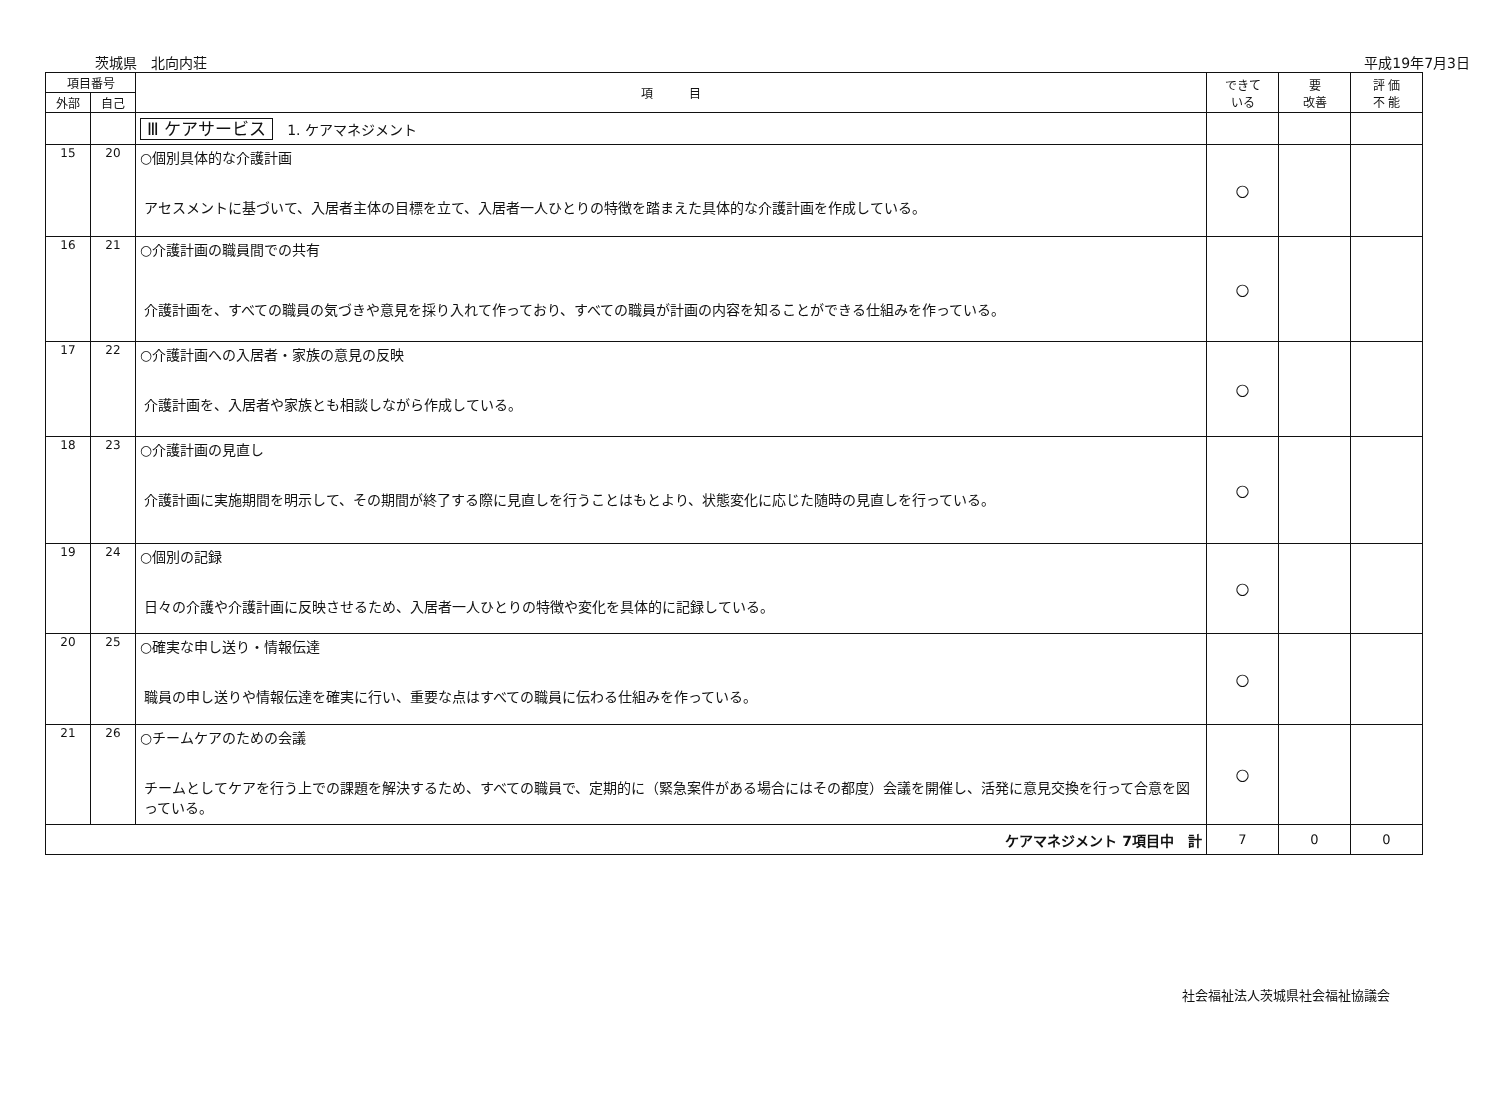茨城県　北向内荘 平成19年7月3日
| 項目番号 | | 項 目 | できて いる | 要 改善 | 評 価 不 能 |
| --- | --- | --- | --- | --- | --- |
| 外部 | 自己 | | | | |
| | | Ⅲ ケアサービス 1. ケアマネジメント | | | |
| 15 | 20 | ○個別具体的な介護計画 アセスメントに基づいて、入居者主体の目標を立て、入居者一人ひとりの特徴を踏まえた具体的な介護計画を作成している。 | ○ | | |
| 16 | 21 | ○介護計画の職員間での共有 介護計画を、すべての職員の気づきや意見を採り入れて作っており、すべての職員が計画の内容を知ることができる仕組みを作っている。 | ○ | | |
| 17 | 22 | ○介護計画への入居者・家族の意見の反映 介護計画を、入居者や家族とも相談しながら作成している。 | ○ | | |
| 18 | 23 | ○介護計画の見直し 介護計画に実施期間を明示して、その期間が終了する際に見直しを行うことはもとより、状態変化に応じた随時の見直しを行っている。 | ○ | | |
| 19 | 24 | ○個別の記録 日々の介護や介護計画に反映させるため、入居者一人ひとりの特徴や変化を具体的に記録している。 | ○ | | |
| 20 | 25 | ○確実な申し送り・情報伝達 職員の申し送りや情報伝達を確実に行い、重要な点はすべての職員に伝わる仕組みを作っている。 | ○ | | |
| 21 | 26 | ○チームケアのための会議 チームとしてケアを行う上での課題を解決するため、すべての職員で、定期的に（緊急案件がある場合にはその都度）会議を開催し、活発に意見交換を行って合意を図っている。 | ○ | | |
| ケアマネジメント 7項目中 計 | | | 7 | 0 | 0 |
社会福祉法人茨城県社会福祉協議会